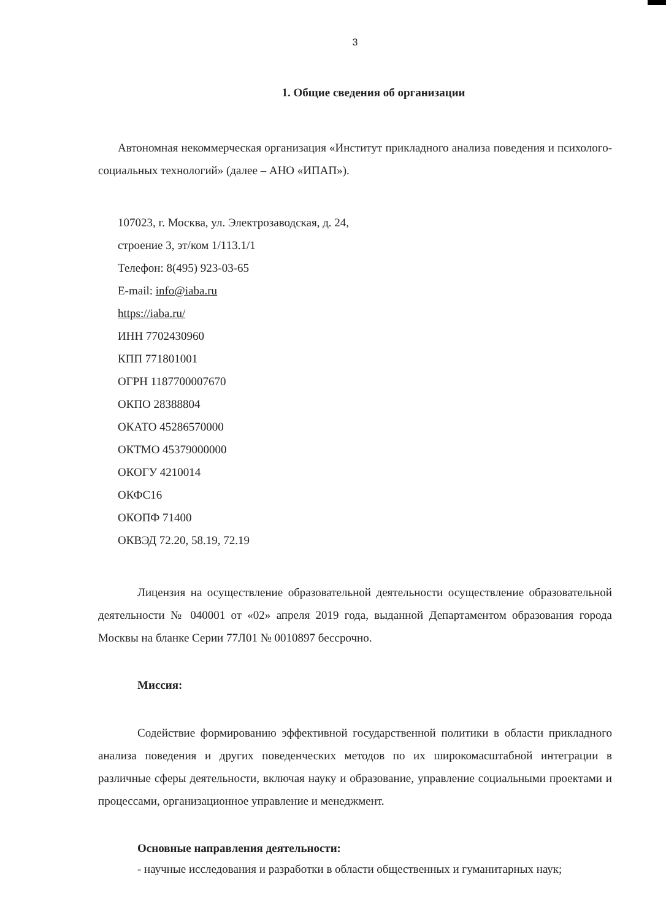3
1. Общие сведения об организации
Автономная некоммерческая организация «Институт прикладного анализа поведения и психолого-социальных технологий» (далее – АНО «ИПАП»).
107023, г. Москва, ул. Электрозаводская, д. 24,
строение 3, эт/ком 1/113.1/1
Телефон: 8(495) 923-03-65
E-mail: info@iaba.ru
https://iaba.ru/
ИНН 7702430960
КПП 771801001
ОГРН 1187700007670
ОКПО 28388804
ОКАТО 45286570000
ОКТМО 45379000000
ОКОГУ 4210014
ОКФС16
ОКОПФ 71400
ОКВЭД 72.20, 58.19, 72.19
Лицензия на осуществление образовательной деятельности осуществление образовательной деятельности № 040001 от «02» апреля 2019 года, выданной Департаментом образования города Москвы на бланке Серии 77Л01 № 0010897 бессрочно.
Миссия:
Содействие формированию эффективной государственной политики в области прикладного анализа поведения и других поведенческих методов по их широкомасштабной интеграции в различные сферы деятельности, включая науку и образование, управление социальными проектами и процессами, организационное управление и менеджмент.
Основные направления деятельности:
- научные исследования и разработки в области общественных и гуманитарных наук;